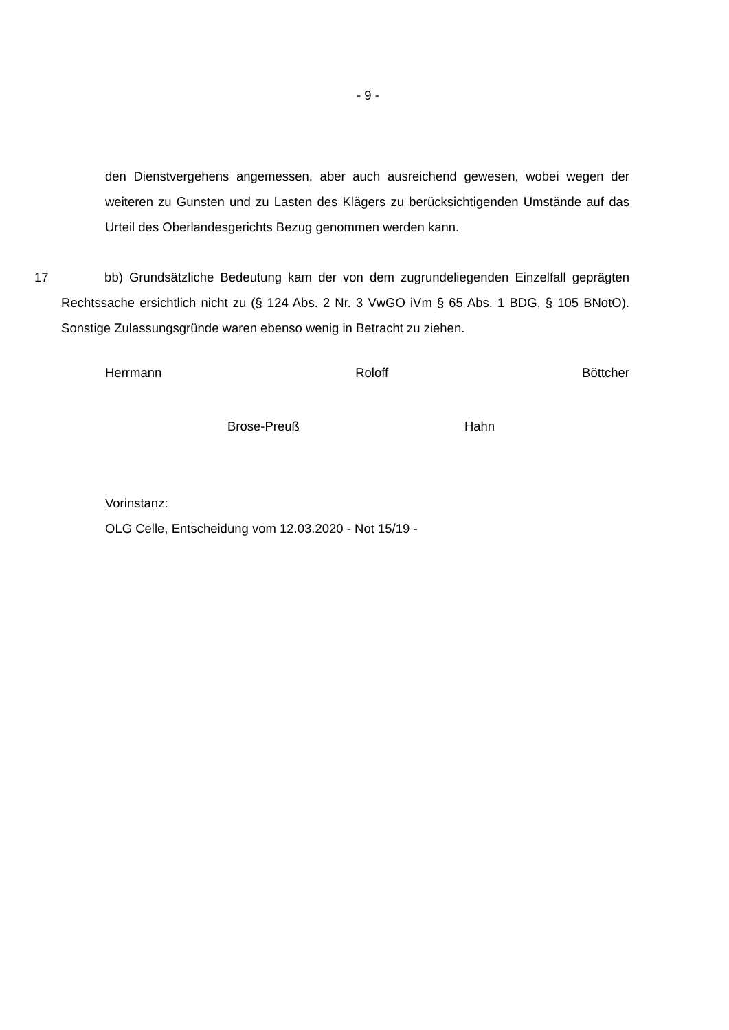- 9 -
den Dienstvergehens angemessen, aber auch ausreichend gewesen, wobei wegen der weiteren zu Gunsten und zu Lasten des Klägers zu berücksichtigenden Umstände auf das Urteil des Oberlandesgerichts Bezug genommen werden kann.
17 bb) Grundsätzliche Bedeutung kam der von dem zugrundeliegenden Einzelfall geprägten Rechtssache ersichtlich nicht zu (§ 124 Abs. 2 Nr. 3 VwGO iVm § 65 Abs. 1 BDG, § 105 BNotO). Sonstige Zulassungsgründe waren ebenso wenig in Betracht zu ziehen.
Herrmann Roloff Böttcher
Brose-Preuß Hahn
Vorinstanz:
OLG Celle, Entscheidung vom 12.03.2020 - Not 15/19 -